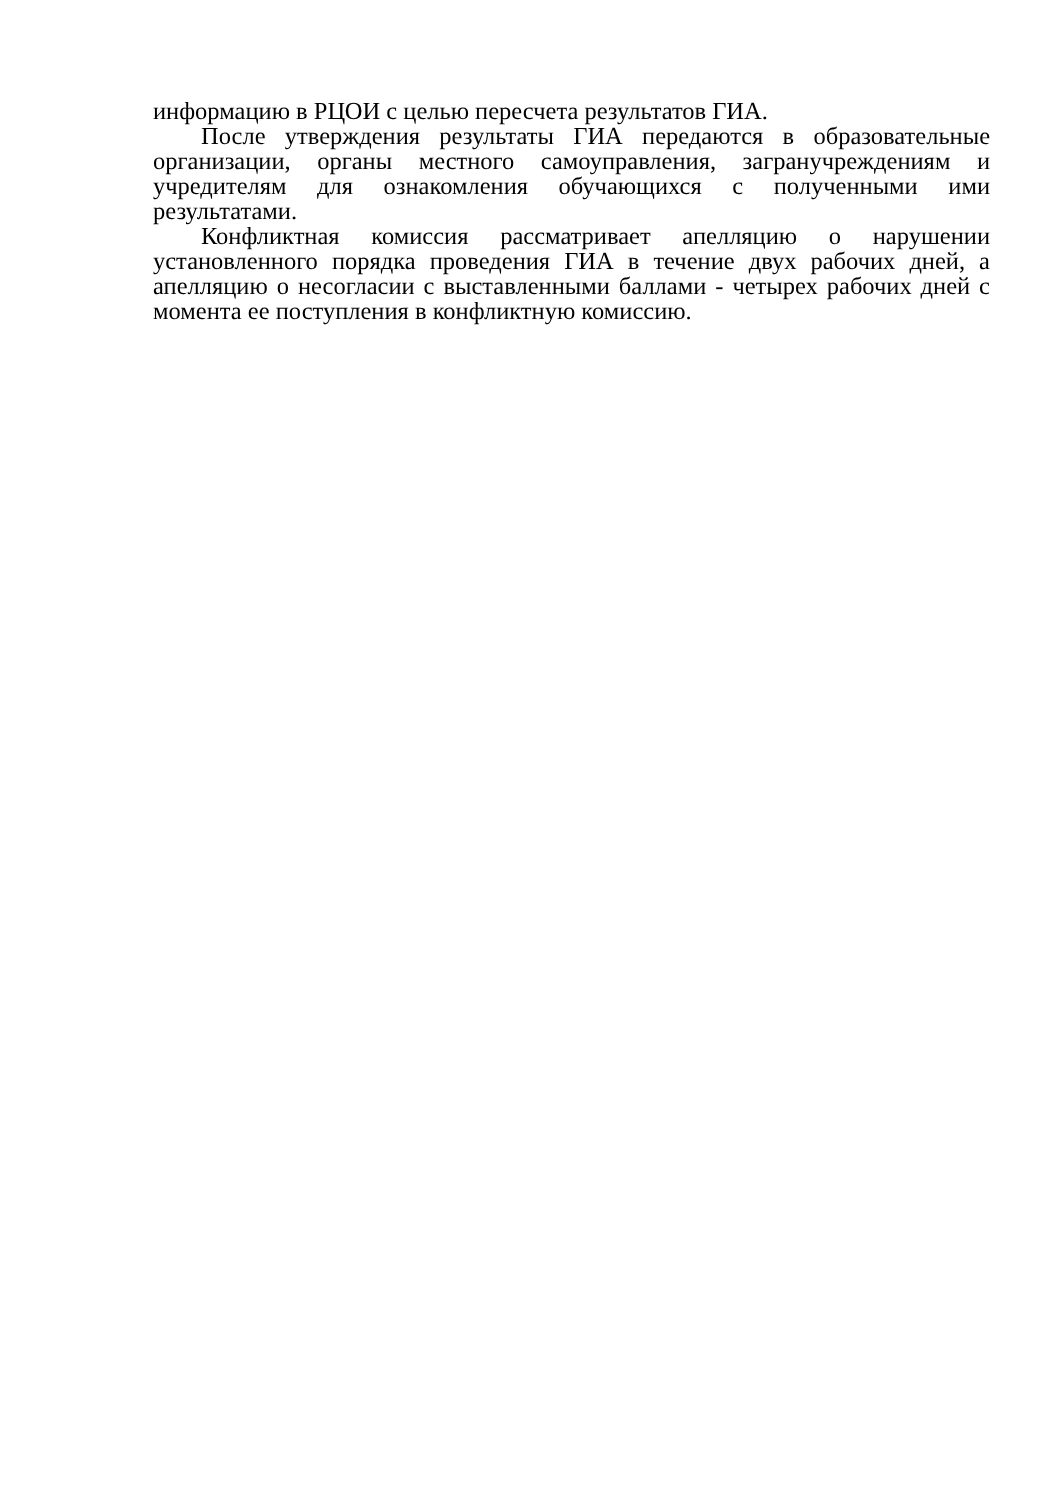информацию в РЦОИ с целью пересчета результатов ГИА.
После утверждения результаты ГИА передаются в образовательные организации, органы местного самоуправления, загранучреждениям и учредителям для ознакомления обучающихся с полученными ими результатами.
Конфликтная комиссия рассматривает апелляцию о нарушении установленного порядка проведения ГИА в течение двух рабочих дней, а апелляцию о несогласии с выставленными баллами - четырех рабочих дней с момента ее поступления в конфликтную комиссию.